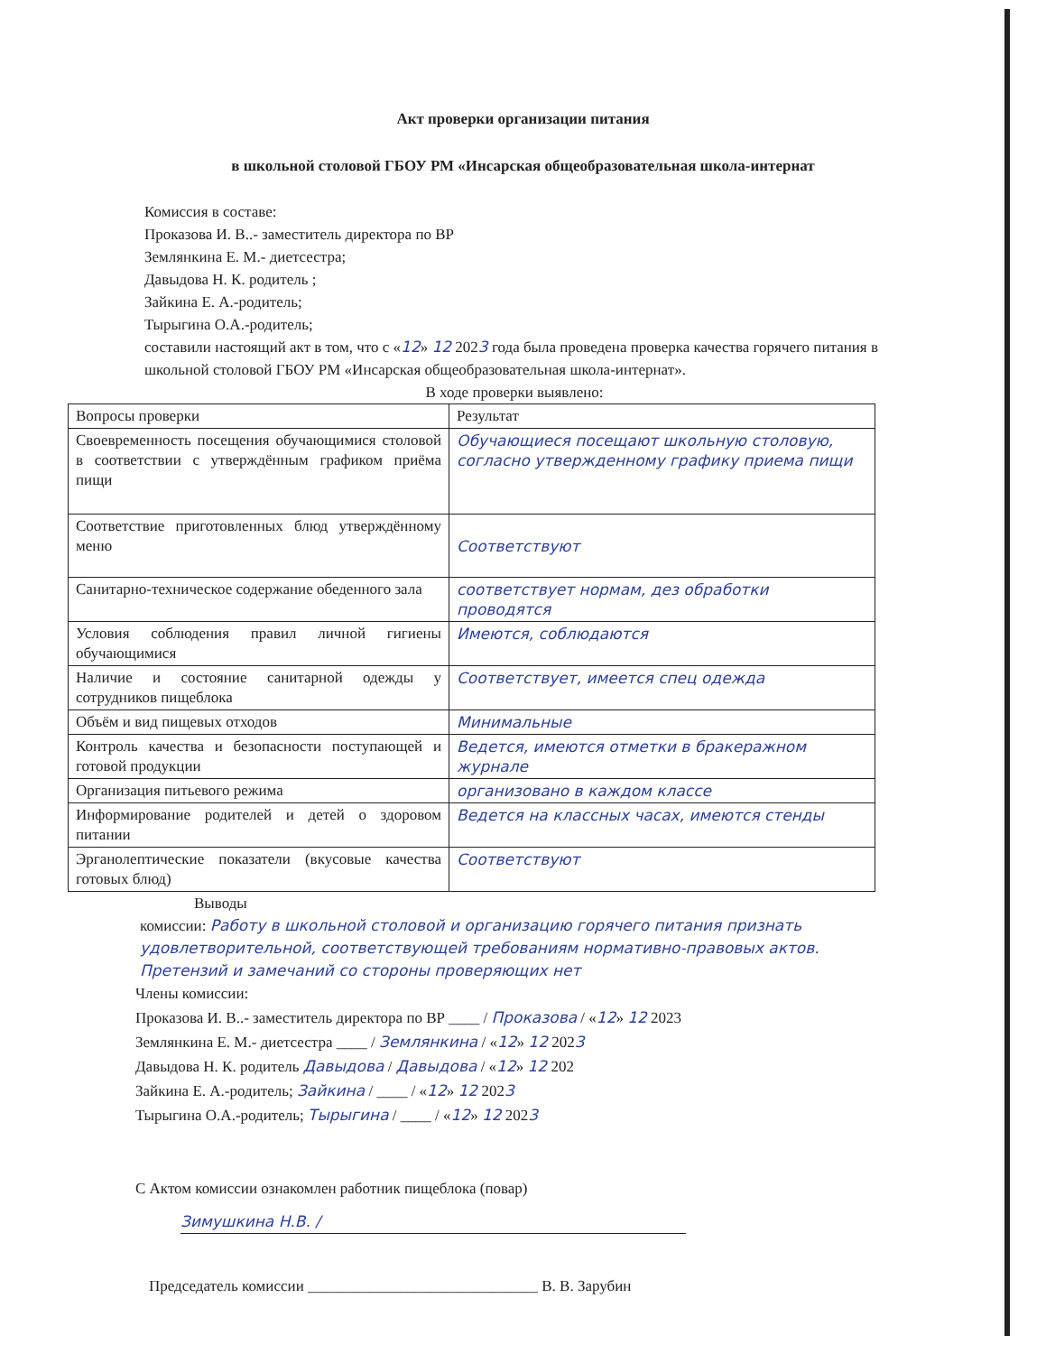Акт проверки организации питания
в школьной столовой ГБОУ РМ «Инсарская общеобразовательная школа-интернат
Комиссия в составе:
Проказова И. В..- заместитель директора по ВР
Землянкина Е. М.- диетсестра;
Давыдова Н. К. родитель ;
Зайкина Е. А.-родитель;
Тырыгина О.А.-родитель;
составили настоящий акт в том, что с «12» 12 2023 года была проведена проверка качества горячего питания в школьной столовой ГБОУ РМ «Инсарская общеобразовательная школа-интернат».
В ходе проверки выявлено:
| Вопросы проверки | Результат |
| Своевременность посещения обучающимися столовой в соответствии с утверждённым графиком приёма пищи | Обучающиеся посещают школьную столовую, согласно утвержденному графику приема пищи |
| Соответствие приготовленных блюд утверждённому меню | Соответствуют |
| Санитарно-техническое содержание обеденного зала | соответствует нормам, дез обработки проводятся |
| Условия соблюдения правил личной гигиены обучающимися | Имеются, соблюдаются |
| Наличие и состояние санитарной одежды у сотрудников пищеблока | Соответствует, имеется спец одежда |
| Объём и вид пищевых отходов | Минимальные |
| Контроль качества и безопасности поступающей и готовой продукции | Ведется, имеются отметки в бракеражном журнале |
| Организация питьевого режима | организовано в каждом классе |
| Информирование родителей и детей о здоровом питании | Ведется на классных часах, имеются стенды |
| Эрганолептические показатели (вкусовые качества готовых блюд) | Соответствуют |
Выводы
комиссии: Работу в школьной столовой и организацию горячего питания признать удовлетворительной, соответствующей требованиям нормативно-правовых актов. Претензий и замечаний со стороны проверяющих нет
Члены комиссии:
Проказова И. В..- заместитель директора по ВР ____ / Проказова / «12» 12 2023
Землянкина Е. М.- диетсестра ____ / Землянкина / «12» 12 2023
Давыдова Н. К. родитель Давыдова / Давыдова / «12» 12 202
Зайкина Е. А.-родитель; Зайкина / ____ / «12» 12 2023
Тырыгина О.А.-родитель; Тырыгина / ____ / «12» 12 2023
С Актом комиссии ознакомлен работник пищеблока (повар)
Зимушкина Н.В. /
Председатель комиссии ______________________________ В. В. Зарубин